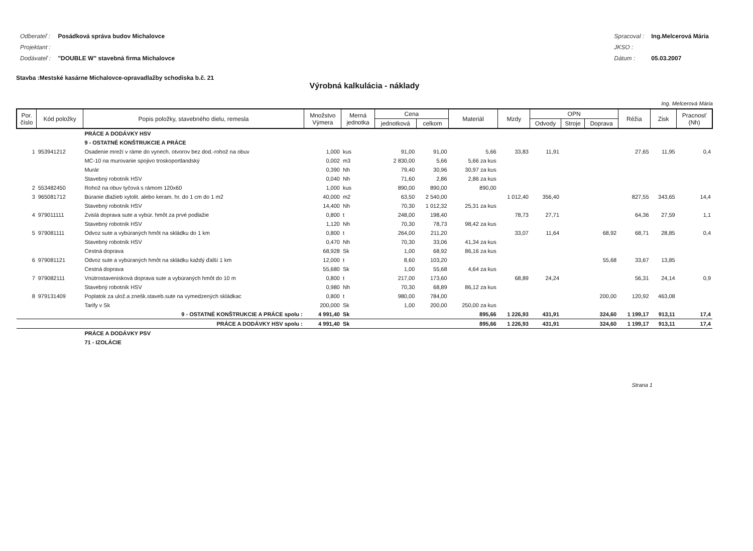| Odberateľ : | Posádková správa budov Michalovce |
| Projektant : | |
| Dodávateľ : | "DOUBLE W" stavebná firma Michalovce |
| Spracoval : | Ing.Melcerová Mária |
| JKSO : | |
| Dátum : | 05.03.2007 |
Stavba :Mestské kasárne Michalovce-opravadlažby schodiska b.č. 21
Výrobná kalkulácia - náklady
Ing. Melcerová Mária
| Por. číslo | Kód položky | Popis položky, stavebného dielu, remesla | Množstvo Výmera | Merná jednotka | Cena | | Materiál | Mzdy | OPN | | | Réžia | Zisk | Pracnosť (Nh) |
| --- | --- | --- | --- | --- | --- | --- | --- | --- | --- | --- | --- | --- | --- | --- |
| | | | | | jednotková | celkom | | | Odvody | Stroje | Doprava | | | |
| | | PRÁCE A DODÁVKY HSV | | | | | | | | | | | | |
| | | 9 - OSTATNÉ KONŠTRUKCIE A PRÁCE | | | | | | | | | | | | |
| 1 | 953941212 | Osadenie mreží v ráme do vynech. otvorov bez dod.-rohož na obuv | 1,000 | kus | 91,00 | 91,00 | 5,66 | 33,83 | 11,91 | | | 27,65 | 11,95 | 0,4 |
| | | MC-10 na murovanie spojivo troskoportlandský | 0,002 | m3 | 2 830,00 | 5,66 | 5,66 za kus | | | | | | | |
| | | Murár | 0,390 | Nh | 79,40 | 30,96 | 30,97 za kus | | | | | | | |
| | | Stavebný robotník HSV | 0,040 | Nh | 71,60 | 2,86 | 2,86 za kus | | | | | | | |
| 2 | 553482450 | Rohož na obuv tyčová s rámom 120x60 | 1,000 | kus | 890,00 | 890,00 | 890,00 | | | | | | | |
| 3 | 965081712 | Búranie dlažieb xylolit. alebo keram. hr. do 1 cm do 1 m2 | 40,000 | m2 | 63,50 | 2 540,00 | | 1 012,40 | 356,40 | | | 827,55 | 343,65 | 14,4 |
| | | Stavebný robotník HSV | 14,400 | Nh | 70,30 | 1 012,32 | 25,31 za kus | | | | | | | |
| 4 | 979011111 | Zvislá doprava sute a vybúr. hmôt za prvé podlažie | 0,800 | t | 248,00 | 198,40 | | 78,73 | 27,71 | | | 64,36 | 27,59 | 1,1 |
| | | Stavebný robotník HSV | 1,120 | Nh | 70,30 | 78,73 | 98,42 za kus | | | | | | | |
| 5 | 979081111 | Odvoz sute a vybúraných hmôt na skládku do 1 km | 0,800 | t | 264,00 | 211,20 | | 33,07 | 11,64 | | 68,92 | 68,71 | 28,85 | 0,4 |
| | | Stavebný robotník HSV | 0,470 | Nh | 70,30 | 33,06 | 41,34 za kus | | | | | | | |
| | | Cestná doprava | 68,928 | Sk | 1,00 | 68,92 | 86,16 za kus | | | | | | | |
| 6 | 979081121 | Odvoz sute a vybúraných hmôt na skládku každý ďalší 1 km | 12,000 | t | 8,60 | 103,20 | | | | | 55,68 | 33,67 | 13,85 | |
| | | Cestná doprava | 55,680 | Sk | 1,00 | 55,68 | 4,64 za kus | | | | | | | |
| 7 | 979082111 | Vnútrostavenisková doprava sute a vybúraných hmôt do 10 m | 0,800 | t | 217,00 | 173,60 | | 68,89 | 24,24 | | | 56,31 | 24,14 | 0,9 |
| | | Stavebný robotník HSV | 0,980 | Nh | 70,30 | 68,89 | 86,12 za kus | | | | | | | |
| 8 | 979131409 | Poplatok za ulož.a znešk.staveb.sute na vymedzených skládkac | 0,800 | t | 980,00 | 784,00 | | | | | 200,00 | 120,92 | 463,08 | |
| | | Tarify v Sk | 200,000 | Sk | 1,00 | 200,00 | 250,00 za kus | | | | | | | |
| | | 9 - OSTATNÉ KONŠTRUKCIE A PRÁCE spolu : | 4 991,40 | Sk | | | 895,66 | 1 226,93 | 431,91 | | 324,60 | 1 199,17 | 913,11 | 17,4 |
| | | PRÁCE A DODÁVKY HSV spolu : | 4 991,40 | Sk | | | 895,66 | 1 226,93 | 431,91 | | 324,60 | 1 199,17 | 913,11 | 17,4 |
| | | PRÁCE A DODÁVKY PSV | | | | | | | | | | | | |
| | | 71 - IZOLÁCIE | | | | | | | | | | | | |
Strana 1